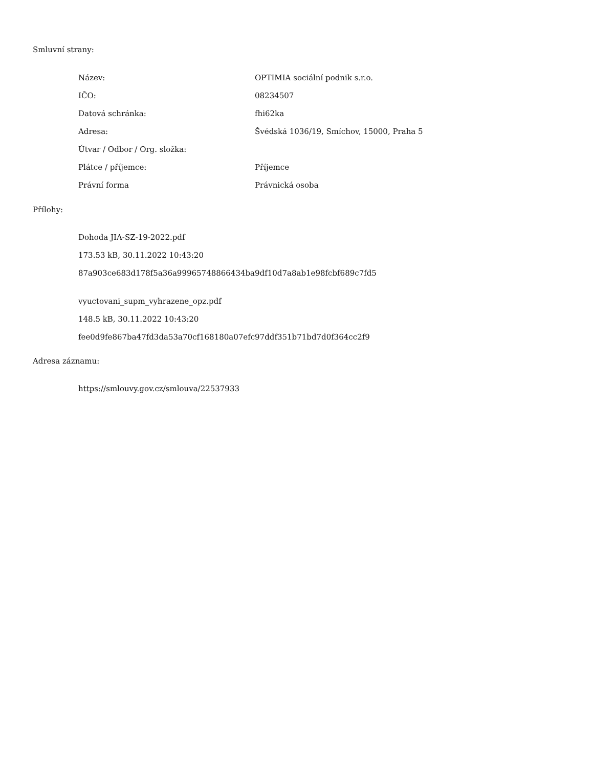Smluvní strany:
| Název: | OPTIMIA sociální podnik s.r.o. |
| IČO: | 08234507 |
| Datová schránka: | fhi62ka |
| Adresa: | Švédská 1036/19, Smíchov, 15000, Praha 5 |
| Útvar / Odbor / Org. složka: | |
| Plátce / příjemce: | Příjemce |
| Právní forma | Právnická osoba |
Přílohy:
Dohoda JIA-SZ-19-2022.pdf
173.53 kB, 30.11.2022 10:43:20
87a903ce683d178f5a36a99965748866434ba9df10d7a8ab1e98fcbf689c7fd5
vyuctovani_supm_vyhrazene_opz.pdf
148.5 kB, 30.11.2022 10:43:20
fee0d9fe867ba47fd3da53a70cf168180a07efc97ddf351b71bd7d0f364cc2f9
Adresa záznamu:
https://smlouvy.gov.cz/smlouva/22537933